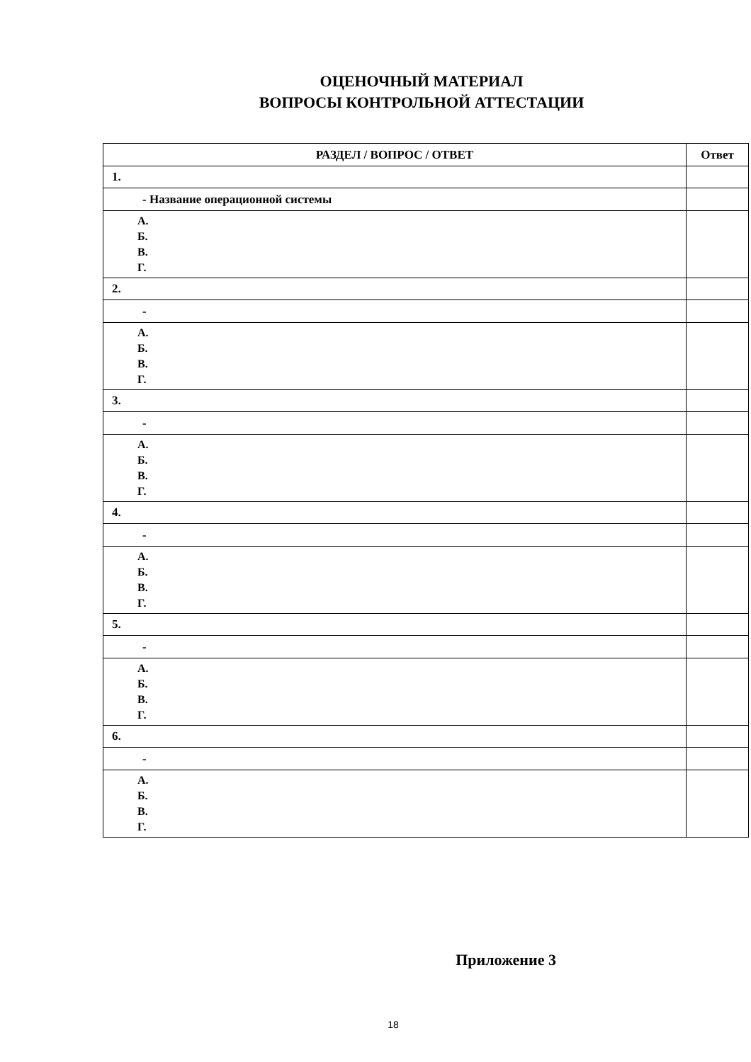ОЦЕНОЧНЫЙ МАТЕРИАЛ
ВОПРОСЫ КОНТРОЛЬНОЙ АТТЕСТАЦИИ
| РАЗДЕЛ / ВОПРОС / ОТВЕТ | Ответ |
| --- | --- |
| 1. | |
| - Название операционной системы | |
| А. Б. В. Г. | |
| 2. | |
| - | |
| А. Б. В. Г. | |
| 3. | |
| - | |
| А. Б. В. Г. | |
| 4. | |
| - | |
| А. Б. В. Г. | |
| 5. | |
| - | |
| А. Б. В. Г. | |
| 6. | |
| - | |
| А. Б. В. Г. | |
Приложение 3
18